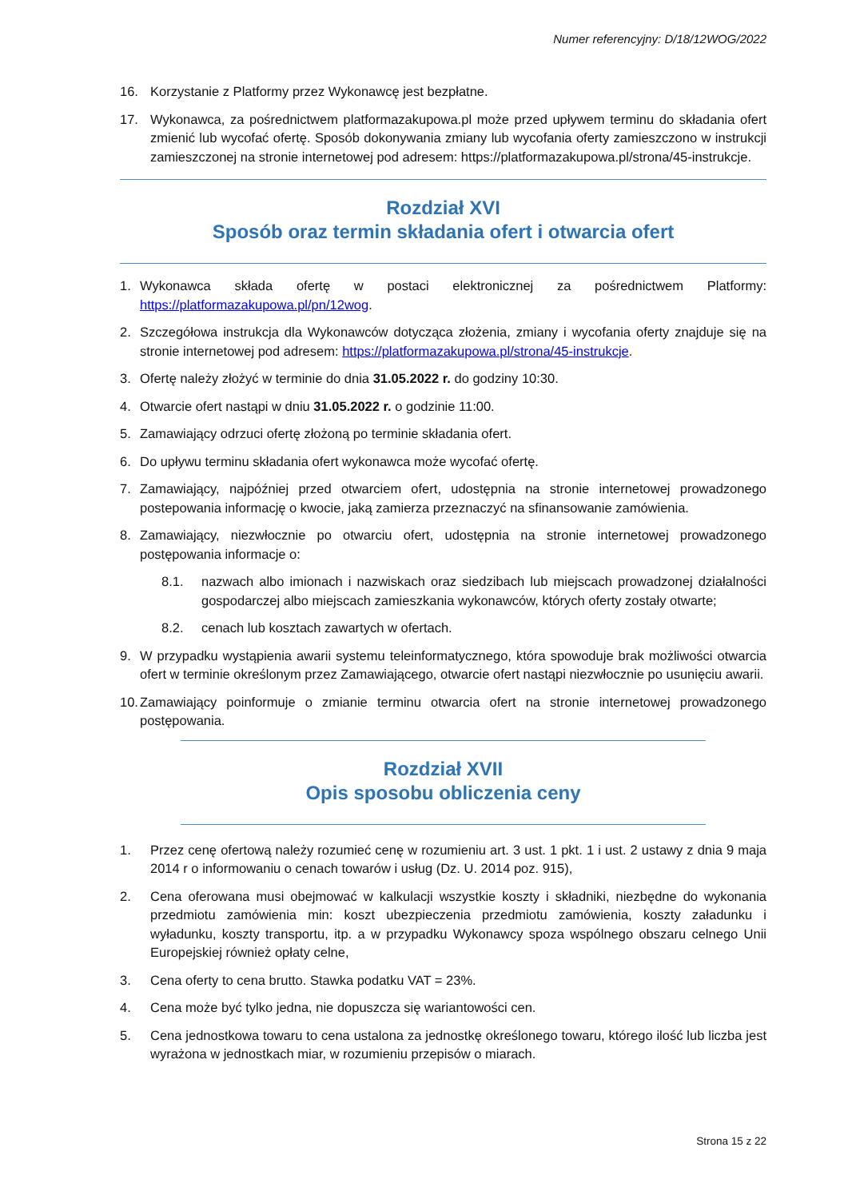Numer referencyjny: D/18/12WOG/2022
16. Korzystanie z Platformy przez Wykonawcę jest bezpłatne.
17. Wykonawca, za pośrednictwem platformazakupowa.pl może przed upływem terminu do składania ofert zmienić lub wycofać ofertę. Sposób dokonywania zmiany lub wycofania oferty zamieszczono w instrukcji zamieszczonej na stronie internetowej pod adresem: https://platformazakupowa.pl/strona/45-instrukcje.
Rozdział XVI
Sposób oraz termin składania ofert i otwarcia ofert
1. Wykonawca składa ofertę w postaci elektronicznej za pośrednictwem Platformy: https://platformazakupowa.pl/pn/12wog.
2. Szczegółowa instrukcja dla Wykonawców dotycząca złożenia, zmiany i wycofania oferty znajduje się na stronie internetowej pod adresem: https://platformazakupowa.pl/strona/45-instrukcje.
3. Ofertę należy złożyć w terminie do dnia 31.05.2022 r. do godziny 10:30.
4. Otwarcie ofert nastąpi w dniu 31.05.2022 r. o godzinie 11:00.
5. Zamawiający odrzuci ofertę złożoną po terminie składania ofert.
6. Do upływu terminu składania ofert wykonawca może wycofać ofertę.
7. Zamawiający, najpóźniej przed otwarciem ofert, udostępnia na stronie internetowej prowadzonego postepowania informację o kwocie, jaką zamierza przeznaczyć na sfinansowanie zamówienia.
8. Zamawiający, niezwłocznie po otwarciu ofert, udostępnia na stronie internetowej prowadzonego postępowania informacje o:
8.1. nazwach albo imionach i nazwiskach oraz siedzibach lub miejscach prowadzonej działalności gospodarczej albo miejscach zamieszkania wykonawców, których oferty zostały otwarte;
8.2. cenach lub kosztach zawartych w ofertach.
9. W przypadku wystąpienia awarii systemu teleinformatycznego, która spowoduje brak możliwości otwarcia ofert w terminie określonym przez Zamawiającego, otwarcie ofert nastąpi niezwłocznie po usunięciu awarii.
10. Zamawiający poinformuje o zmianie terminu otwarcia ofert na stronie internetowej prowadzonego postępowania.
Rozdział XVII
Opis sposobu obliczenia ceny
1. Przez cenę ofertową należy rozumieć cenę w rozumieniu art. 3 ust. 1 pkt. 1 i ust. 2 ustawy z dnia 9 maja 2014 r o informowaniu o cenach towarów i usług (Dz. U. 2014 poz. 915),
2. Cena oferowana musi obejmować w kalkulacji wszystkie koszty i składniki, niezbędne do wykonania przedmiotu zamówienia min: koszt ubezpieczenia przedmiotu zamówienia, koszty załadunku i wyładunku, koszty transportu, itp. a w przypadku Wykonawcy spoza wspólnego obszaru celnego Unii Europejskiej również opłaty celne,
3. Cena oferty to cena brutto. Stawka podatku VAT = 23%.
4. Cena może być tylko jedna, nie dopuszcza się wariantowości cen.
5. Cena jednostkowa towaru to cena ustalona za jednostkę określonego towaru, którego ilość lub liczba jest wyrażona w jednostkach miar, w rozumieniu przepisów o miarach.
Strona 15 z 22